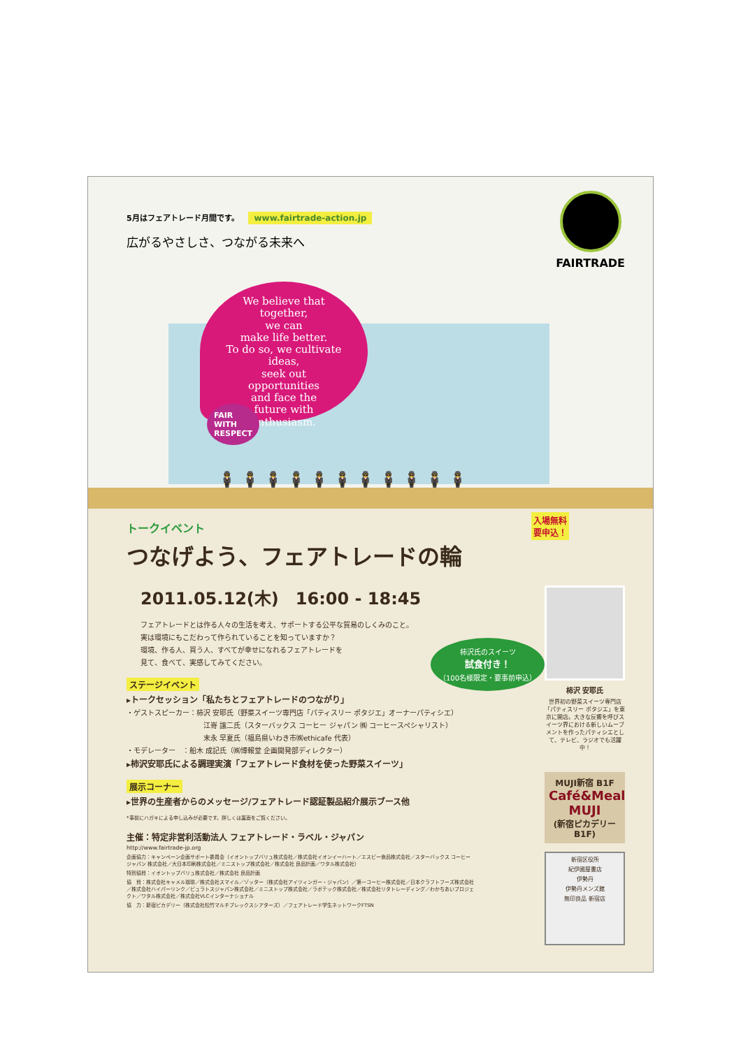5月はフェアトレード月間です。 www.fairtrade-action.jp
広がるやさしさ、つながる未来へ
FAIRTRADE
We believe that
together,
we can
make life better.
To do so, we cultivate
ideas,
seek out
opportunities
and face the
future with
enthusiasm.
FAIR
WITH
RESPECT
🕴🕴🕴🕴🕴🕴🕴🕴🕴🕴🕴
入場無料
要申込！
トークイベント
つなげよう、フェアトレードの輪
2011.05.12(木)　16:00 - 18:45
フェアトレードとは作る人々の生活を考え、サポートする公平な貿易のしくみのこと。
実は環境にもこだわって作られていることを知っていますか？
環境、作る人、買う人、すべてが幸せになれるフェアトレードを
見て、食べて、実感してみてください。
柿沢氏のスイーツ
試食付き！
（100名様限定・要事前申込）
ステージイベント
▸トークセッション「私たちとフェアトレードのつながり」
・ゲストスピーカー：柿沢 安耶氏（野菜スイーツ専門店「パティスリー ポタジエ」オーナーパティシエ）
江嵜 譲二氏（スターバックス コーヒー ジャパン ㈱ コーヒースペシャリスト）
末永 早夏氏（福島県いわき市㈱ethicafe 代表）
・モデレーター　：船木 成記氏（㈱博報堂 企画開発部ディレクター）
▸柿沢安耶氏による調理実演「フェアトレード食材を使った野菜スイーツ」
展示コーナー
▸世界の生産者からのメッセージ/フェアトレード認証製品紹介展示ブース他
*事前にハガキによる申し込みが必要です。詳しくは裏面をご覧ください。
主催：特定非営利活動法人 フェアトレード・ラベル・ジャパン
http://www.fairtrade-jp.org
企画協力：キャンペーン企画サポート委員会（イオントップバリュ株式会社／株式会社イオンイーハート／エスビー食品株式会社／スターバックス コーヒー ジャパン 株式会社／大日本印刷株式会社／ミニストップ株式会社／株式会社 良品計画／ワタル株式会社）
特別協賛：イオントップバリュ株式会社／株式会社 良品計画
協　賛：株式会社キャメル珈琲／株式会社スマイル／ゾッター（株式会社アイツィンガー・ジャパン）／第一コーヒー株式会社／日本クラフトフーズ株式会社／株式会社ハイパーリンク／ビュラトスジャパン株式会社／ミニストップ株式会社／ラポテック株式会社／株式会社リタトレーディング／わかちあいプロジェクト／ワタル株式会社／株式会社VLCインターナショナル
協　力：新宿ピカデリー（株式会社松竹マルチプレックスシアターズ）／フェアトレード学生ネットワークFTSN
柿沢 安耶氏
世界初の野菜スイーツ専門店「パティスリー ポタジエ」を東京に開店。大きな反響を呼びスイーツ界における新しいムーブメントを作ったパティシエとして、テレビ、ラジオでも活躍中！
MUJI新宿 B1F
Café&Meal MUJI
(新宿ピカデリーB1F)
新宿区役所
紀伊國屋書店
伊勢丹
伊勢丹メンズ館
無印良品 新宿店